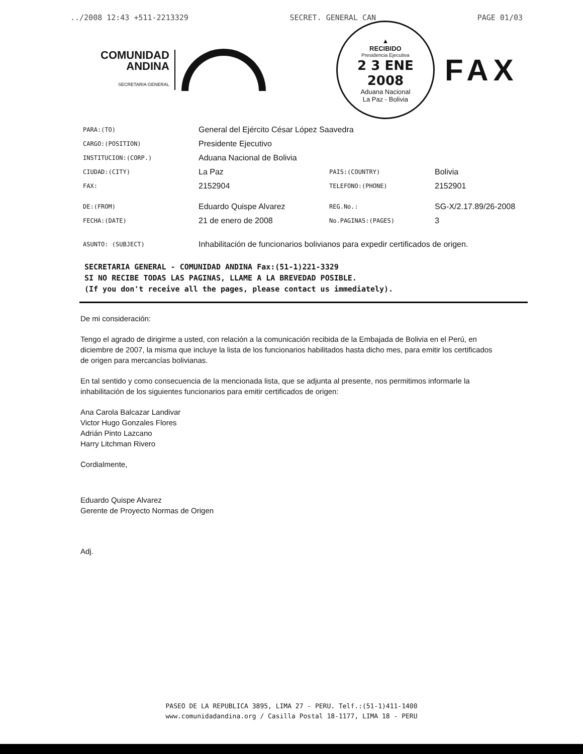../2008 12:43 +511-2213329 SECRET. GENERAL CAN PAGE 01/03
COMUNIDAD
ANDINA
SECRETARIA GENERAL
▲
RECIBIDO
Presidencia Ejecutiva
2 3 ENE 2008
Aduana Nacional
La Paz - Bolivia
FAX
| PARA:(TO) | General del Ejército César López Saavedra | | |
| CARGO:(POSITION) | Presidente Ejecutivo | | |
| INSTITUCION:(CORP.) | Aduana Nacional de Bolivia | | |
| CIUDAD:(CITY) | La Paz | PAIS:(COUNTRY) | Bolivia |
| FAX: | 2152904 | TELEFONO:(PHONE) | 2152901 |
| DE:(FROM) | Eduardo Quispe Alvarez | REG.No.: | SG-X/2.17.89/26-2008 |
| FECHA:(DATE) | 21 de enero de 2008 | No.PAGINAS:(PAGES) | 3 |
| ASUNTO: (SUBJECT) | Inhabilitación de funcionarios bolivianos para expedir certificados de origen. | | |
SECRETARIA GENERAL - COMUNIDAD ANDINA Fax:(51-1)221-3329
SI NO RECIBE TODAS LAS PAGINAS, LLAME A LA BREVEDAD POSIBLE.
(If you don't receive all the pages, please contact us immediately).
De mi consideración:
Tengo el agrado de dirigirme a usted, con relación a la comunicación recibida de la Embajada de Bolivia en el Perú, en diciembre de 2007, la misma que incluye la lista de los funcionarios habilitados hasta dicho mes, para emitir los certificados de origen para mercancías bolivianas.
En tal sentido y como consecuencia de la mencionada lista, que se adjunta al presente, nos permitimos informarle la inhabilitación de los siguientes funcionarios para emitir certificados de origen:
Ana Carola Balcazar Landivar
Victor Hugo Gonzales Flores
Adrián Pinto Lazcano
Harry Litchman Rivero
Cordialmente,
Eduardo Quispe Alvarez
Gerente de Proyecto Normas de Origen
Adj.
PASEO DE LA REPUBLICA 3895, LIMA 27 - PERU. Telf.:(51-1)411-1400
www.comunidadandina.org / Casilla Postal 18-1177, LIMA 18 - PERU